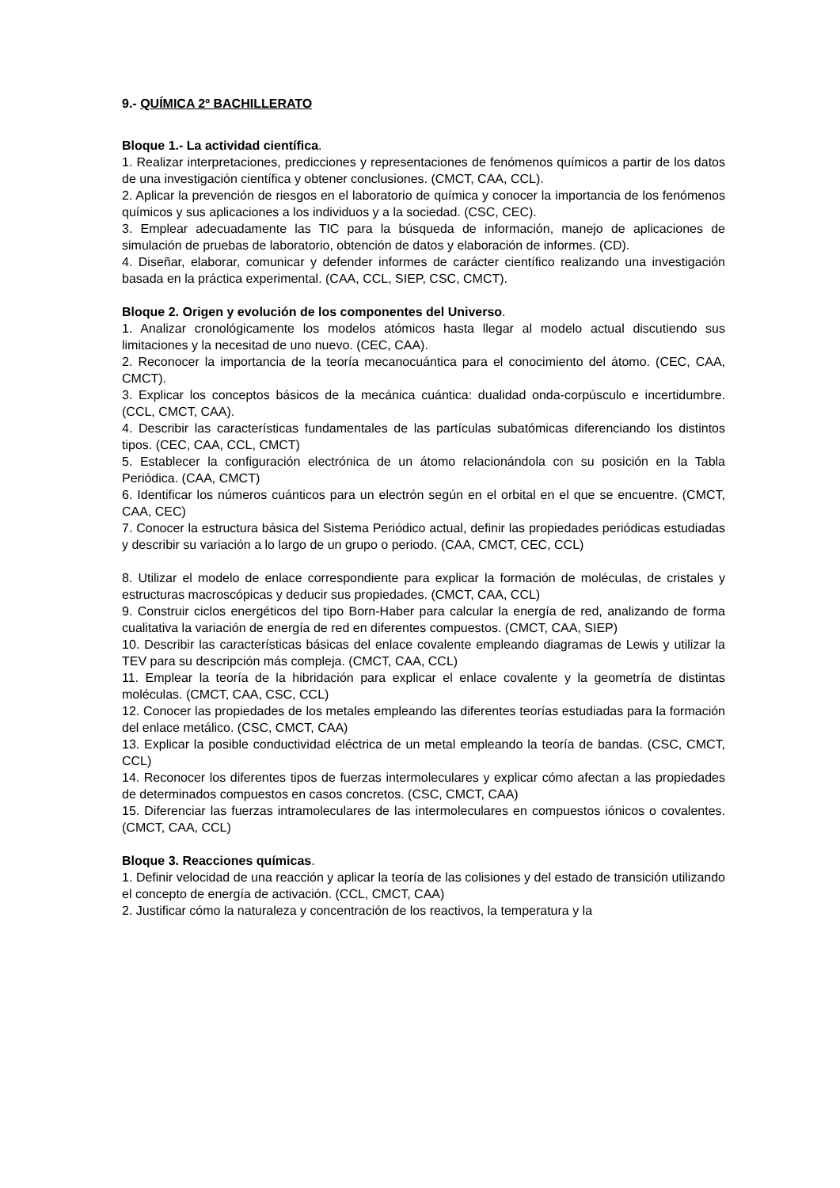9.- QUÍMICA 2º BACHILLERATO
Bloque 1.- La actividad científica.
1. Realizar interpretaciones, predicciones y representaciones de fenómenos químicos a partir de los datos de una investigación científica y obtener conclusiones. (CMCT, CAA, CCL).
2. Aplicar la prevención de riesgos en el laboratorio de química y conocer la importancia de los fenómenos químicos y sus aplicaciones a los individuos y a la sociedad. (CSC, CEC).
3. Emplear adecuadamente las TIC para la búsqueda de información, manejo de aplicaciones de simulación de pruebas de laboratorio, obtención de datos y elaboración de informes. (CD).
4. Diseñar, elaborar, comunicar y defender informes de carácter científico realizando una investigación basada en la práctica experimental. (CAA, CCL, SIEP, CSC, CMCT).
Bloque 2. Origen y evolución de los componentes del Universo.
1. Analizar cronológicamente los modelos atómicos hasta llegar al modelo actual discutiendo sus limitaciones y la necesitad de uno nuevo. (CEC, CAA).
2. Reconocer la importancia de la teoría mecanocuántica para el conocimiento del átomo. (CEC, CAA, CMCT).
3. Explicar los conceptos básicos de la mecánica cuántica: dualidad onda-corpúsculo e incertidumbre. (CCL, CMCT, CAA).
4. Describir las características fundamentales de las partículas subatómicas diferenciando los distintos tipos. (CEC, CAA, CCL, CMCT)
5. Establecer la configuración electrónica de un átomo relacionándola con su posición en la Tabla Periódica. (CAA, CMCT)
6. Identificar los números cuánticos para un electrón según en el orbital en el que se encuentre. (CMCT, CAA, CEC)
7. Conocer la estructura básica del Sistema Periódico actual, definir las propiedades periódicas estudiadas y describir su variación a lo largo de un grupo o periodo. (CAA, CMCT, CEC, CCL)
8. Utilizar el modelo de enlace correspondiente para explicar la formación de moléculas, de cristales y estructuras macroscópicas y deducir sus propiedades. (CMCT, CAA, CCL)
9. Construir ciclos energéticos del tipo Born-Haber para calcular la energía de red, analizando de forma cualitativa la variación de energía de red en diferentes compuestos. (CMCT, CAA, SIEP)
10. Describir las características básicas del enlace covalente empleando diagramas de Lewis y utilizar la TEV para su descripción más compleja. (CMCT, CAA, CCL)
11. Emplear la teoría de la hibridación para explicar el enlace covalente y la geometría de distintas moléculas. (CMCT, CAA, CSC, CCL)
12. Conocer las propiedades de los metales empleando las diferentes teorías estudiadas para la formación del enlace metálico. (CSC, CMCT, CAA)
13. Explicar la posible conductividad eléctrica de un metal empleando la teoría de bandas. (CSC, CMCT, CCL)
14. Reconocer los diferentes tipos de fuerzas intermoleculares y explicar cómo afectan a las propiedades de determinados compuestos en casos concretos. (CSC, CMCT, CAA)
15. Diferenciar las fuerzas intramoleculares de las intermoleculares en compuestos iónicos o covalentes. (CMCT, CAA, CCL)
Bloque 3. Reacciones químicas.
1. Definir velocidad de una reacción y aplicar la teoría de las colisiones y del estado de transición utilizando el concepto de energía de activación. (CCL, CMCT, CAA)
2. Justificar cómo la naturaleza y concentración de los reactivos, la temperatura y la